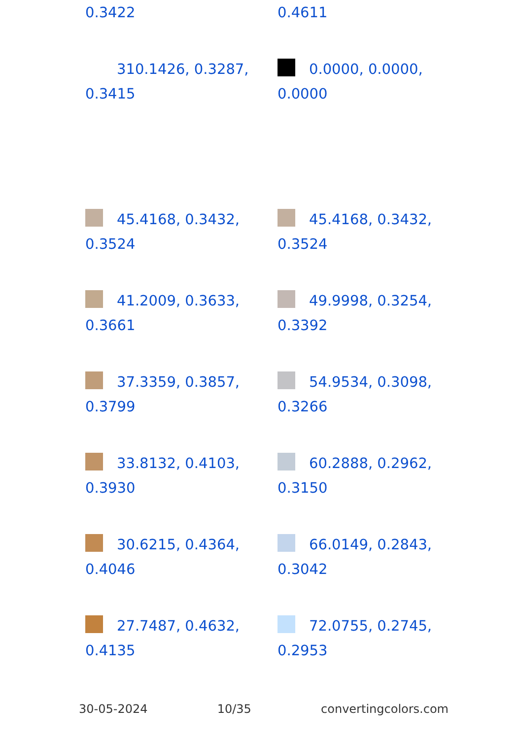0.3422 0.4611
310.1426, 0.3287, 0.3415
0.0000, 0.0000, 0.0000
45.4168, 0.3432, 0.3524
45.4168, 0.3432, 0.3524
41.2009, 0.3633, 0.3661
49.9998, 0.3254, 0.3392
37.3359, 0.3857, 0.3799
54.9534, 0.3098, 0.3266
33.8132, 0.4103, 0.3930
60.2888, 0.2962, 0.3150
30.6215, 0.4364, 0.4046
66.0149, 0.2843, 0.3042
27.7487, 0.4632, 0.4135
72.0755, 0.2745, 0.2953
30-05-2024 10/35 convertingcolors.com